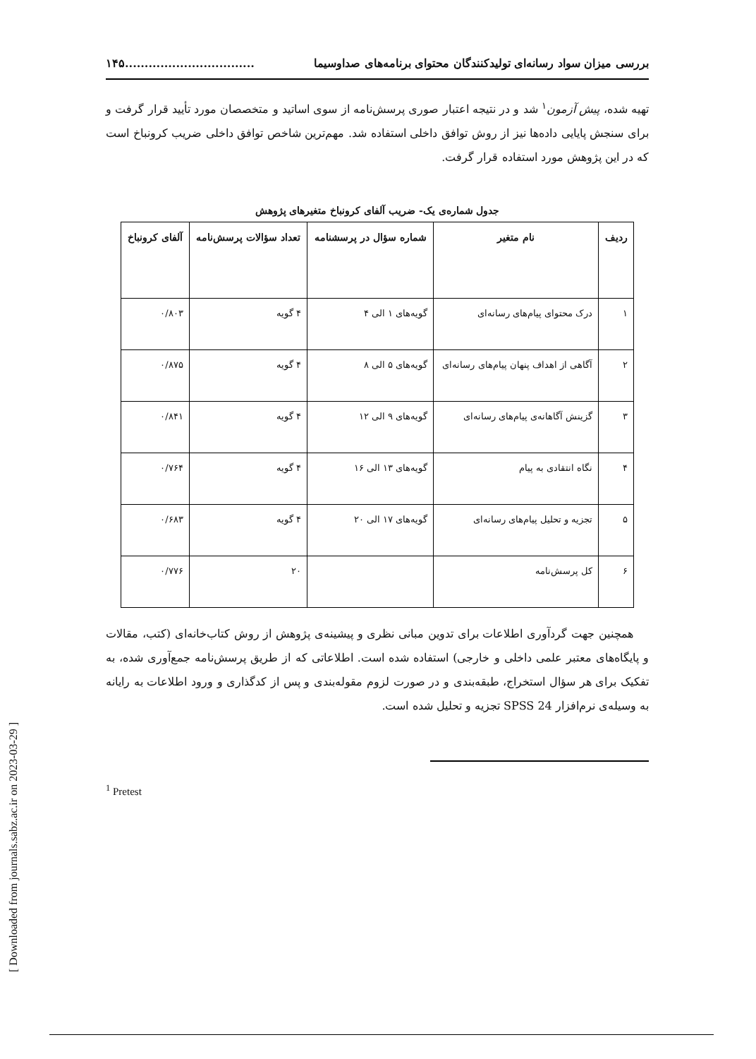[ Downloaded from journals.sabz.ac.ir on 2023-03-29 ]
بررسی میزان سواد رسانه‌ای تولیدکنندگان محتوای برنامه‌های صداوسیما.................................۱۴۵
تهیه شده، پیش آزمون<sup>۱</sup> شد و در نتیجه اعتبار صوری پرسش‌نامه از سوی اساتید و متخصصان مورد تأیید قرار گرفت و برای سنجش پایایی داده‌ها نیز از روش توافق داخلی استفاده شد. مهم‌ترین شاخص توافق داخلی ضریب کرونباخ است که در این پژوهش مورد استفاده قرار گرفت.
جدول شماره‌ی یک- ضریب آلفای کرونباخ متغیرهای پژوهش
| ردیف | نام متغیر | شماره سؤال در پرسشنامه | تعداد سؤالات پرسش‌نامه | آلفای کرونباخ |
| --- | --- | --- | --- | --- |
| ۱ | درک محتوای پیام‌های رسانه‌ای | گویه‌های ۱ الی ۴ | ۴ گویه | ۰/۸۰۳ |
| ۲ | آگاهی از اهداف پنهان پیام‌های رسانه‌ای | گویه‌های ۵ الی ۸ | ۴ گویه | ۰/۸۷۵ |
| ۳ | گزینش آگاهانه‌ی پیام‌های رسانه‌ای | گویه‌های ۹ الی ۱۲ | ۴ گویه | ۰/۸۴۱ |
| ۴ | نگاه انتقادی به پیام | گویه‌های ۱۳ الی ۱۶ | ۴ گویه | ۰/۷۶۴ |
| ۵ | تجزیه و تحلیل پیام‌های رسانه‌ای | گویه‌های ۱۷ الی ۲۰ | ۴ گویه | ۰/۶۸۳ |
| ۶ | کل پرسش‌نامه | | ۲۰ | ۰/۷۷۶ |
همچنین جهت گردآوری اطلاعات برای تدوین مبانی نظری و پیشینه‌ی پژوهش از روش کتاب‌خانه‌ای (کتب، مقالات و پایگاه‌های معتبر علمی داخلی و خارجی) استفاده شده است. اطلاعاتی که از طریق پرسش‌نامه جمع‌آوری شده، به تفکیک برای هر سؤال استخراج، طبقه‌بندی و در صورت لزوم مقوله‌بندی و پس از کدگذاری و ورود اطلاعات به رایانه به وسیله‌ی نرم‌افزار SPSS 24 تجزیه و تحلیل شده است.
<sup>1</sup> Pretest